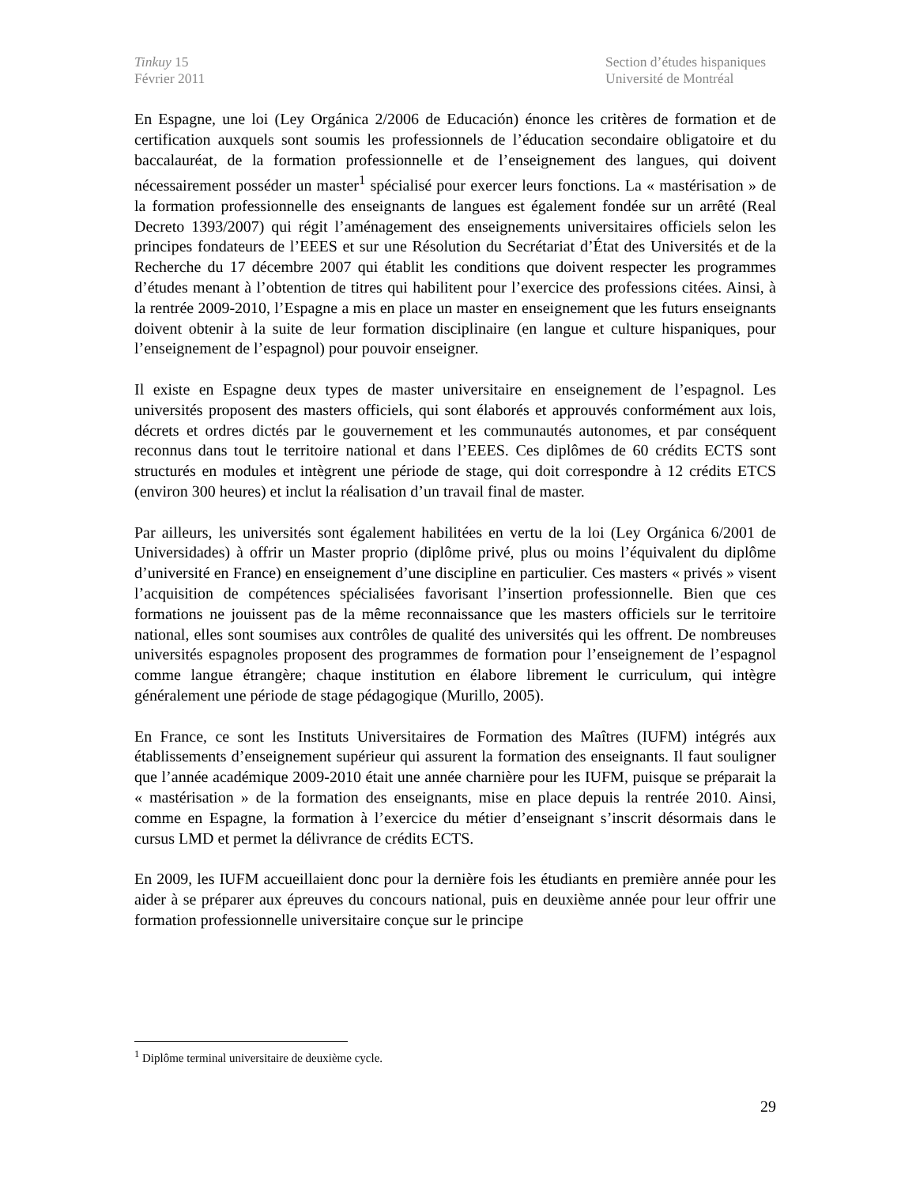Tinkuy 15
Février 2011
Section d’études hispaniques
Université de Montréal
En Espagne, une loi (Ley Orgánica 2/2006 de Educación) énonce les critères de formation et de certification auxquels sont soumis les professionnels de l’éducation secondaire obligatoire et du baccalauréat, de la formation professionnelle et de l’enseignement des langues, qui doivent nécessairement posséder un master<sup>1</sup> spécialisé pour exercer leurs fonctions. La « mastérisation » de la formation professionnelle des enseignants de langues est également fondée sur un arrêté (Real Decreto 1393/2007) qui régit l’aménagement des enseignements universitaires officiels selon les principes fondateurs de l’EEES et sur une Résolution du Secrétariat d’État des Universités et de la Recherche du 17 décembre 2007 qui établit les conditions que doivent respecter les programmes d’études menant à l’obtention de titres qui habilitent pour l’exercice des professions citées. Ainsi, à la rentrée 2009-2010, l’Espagne a mis en place un master en enseignement que les futurs enseignants doivent obtenir à la suite de leur formation disciplinaire (en langue et culture hispaniques, pour l’enseignement de l’espagnol) pour pouvoir enseigner.
Il existe en Espagne deux types de master universitaire en enseignement de l’espagnol. Les universités proposent des masters officiels, qui sont élaborés et approuvés conformément aux lois, décrets et ordres dictés par le gouvernement et les communautés autonomes, et par conséquent reconnus dans tout le territoire national et dans l’EEES. Ces diplômes de 60 crédits ECTS sont structurés en modules et intègrent une période de stage, qui doit correspondre à 12 crédits ETCS (environ 300 heures) et inclut la réalisation d’un travail final de master.
Par ailleurs, les universités sont également habilitées en vertu de la loi (Ley Orgánica 6/2001 de Universidades) à offrir un Master proprio (diplôme privé, plus ou moins l’équivalent du diplôme d’université en France) en enseignement d’une discipline en particulier. Ces masters « privés » visent l’acquisition de compétences spécialisées favorisant l’insertion professionnelle. Bien que ces formations ne jouissent pas de la même reconnaissance que les masters officiels sur le territoire national, elles sont soumises aux contrôles de qualité des universités qui les offrent. De nombreuses universités espagnoles proposent des programmes de formation pour l’enseignement de l’espagnol comme langue étrangère; chaque institution en élabore librement le curriculum, qui intègre généralement une période de stage pédagogique (Murillo, 2005).
En France, ce sont les Instituts Universitaires de Formation des Maîtres (IUFM) intégrés aux établissements d’enseignement supérieur qui assurent la formation des enseignants. Il faut souligner que l’année académique 2009-2010 était une année charnière pour les IUFM, puisque se préparait la « mastérisation » de la formation des enseignants, mise en place depuis la rentrée 2010. Ainsi, comme en Espagne, la formation à l’exercice du métier d’enseignant s’inscrit désormais dans le cursus LMD et permet la délivrance de crédits ECTS.
En 2009, les IUFM accueillaient donc pour la dernière fois les étudiants en première année pour les aider à se préparer aux épreuves du concours national, puis en deuxième année pour leur offrir une formation professionnelle universitaire conçue sur le principe
<sup>1</sup> Diplôme terminal universitaire de deuxième cycle.
29